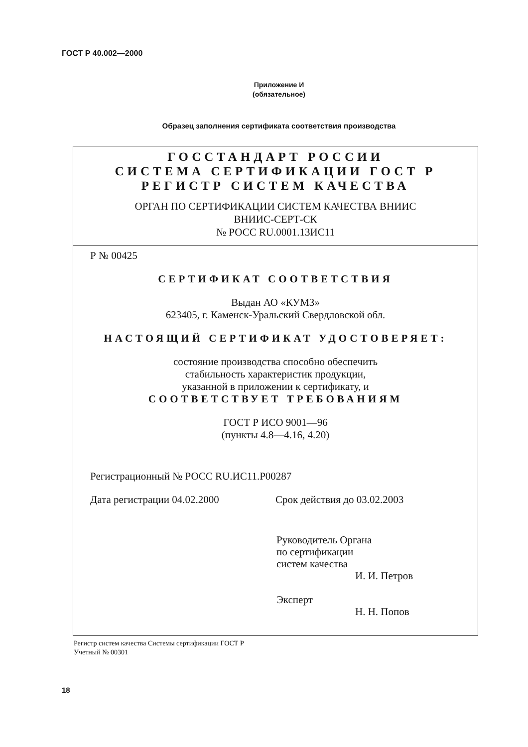ГОСТ Р 40.002—2000
Приложение И
(обязательное)
Образец заполнения сертификата соответствия производства
ГОССТАНДАРТ РОССИИ
СИСТЕМА СЕРТИФИКАЦИИ ГОСТ Р
РЕГИСТР СИСТЕМ КАЧЕСТВА
ОРГАН ПО СЕРТИФИКАЦИИ СИСТЕМ КАЧЕСТВА ВНИИС
ВНИИС-СЕРТ-СК
№ РОСС RU.0001.13ИС11
Р № 00425
СЕРТИФИКАТ СООТВЕТСТВИЯ
Выдан АО «КУМЗ»
623405, г. Каменск-Уральский Свердловской обл.
НАСТОЯЩИЙ СЕРТИФИКАТ УДОСТОВЕРЯЕТ:
состояние производства способно обеспечить
стабильность характеристик продукции,
указанной в приложении к сертификату, и
СООТВЕТСТВУЕТ ТРЕБОВАНИЯМ
ГОСТ Р ИСО 9001—96
(пункты 4.8—4.16, 4.20)
Регистрационный № РОСС RU.ИС11.Р00287
Дата регистрации 04.02.2000 Срок действия до 03.02.2003
Руководитель Органа
по сертификации
систем качества
И. И. Петров
Эксперт
Н. Н. Попов
Регистр систем качества Системы сертификации ГОСТ Р
Учетный № 00301
18